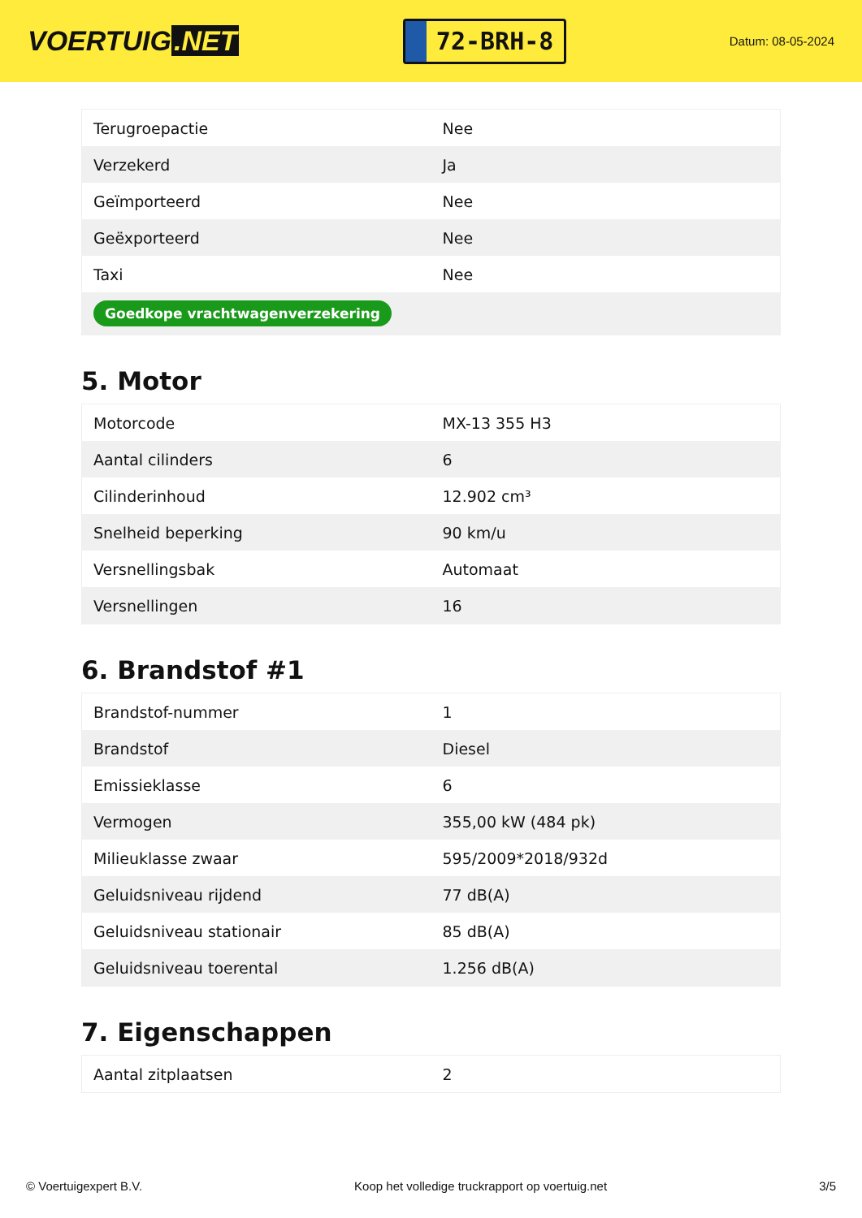VOERTUIG.NET
72-BRH-8
Datum: 08-05-2024
| Terugroepactie | Nee |
| Verzekerd | Ja |
| Geïmporteerd | Nee |
| Geëxporteerd | Nee |
| Taxi | Nee |
| Goedkope vrachtwagenverzekering | |
5. Motor
| Motorcode | MX-13 355 H3 |
| Aantal cilinders | 6 |
| Cilinderinhoud | 12.902 cm³ |
| Snelheid beperking | 90 km/u |
| Versnellingsbak | Automaat |
| Versnellingen | 16 |
6. Brandstof #1
| Brandstof-nummer | 1 |
| Brandstof | Diesel |
| Emissieklasse | 6 |
| Vermogen | 355,00 kW (484 pk) |
| Milieuklasse zwaar | 595/2009*2018/932d |
| Geluidsniveau rijdend | 77 dB(A) |
| Geluidsniveau stationair | 85 dB(A) |
| Geluidsniveau toerental | 1.256 dB(A) |
7. Eigenschappen
| Aantal zitplaatsen | 2 |
© Voertuigexpert B.V. Koop het volledige truckrapport op voertuig.net 3/5